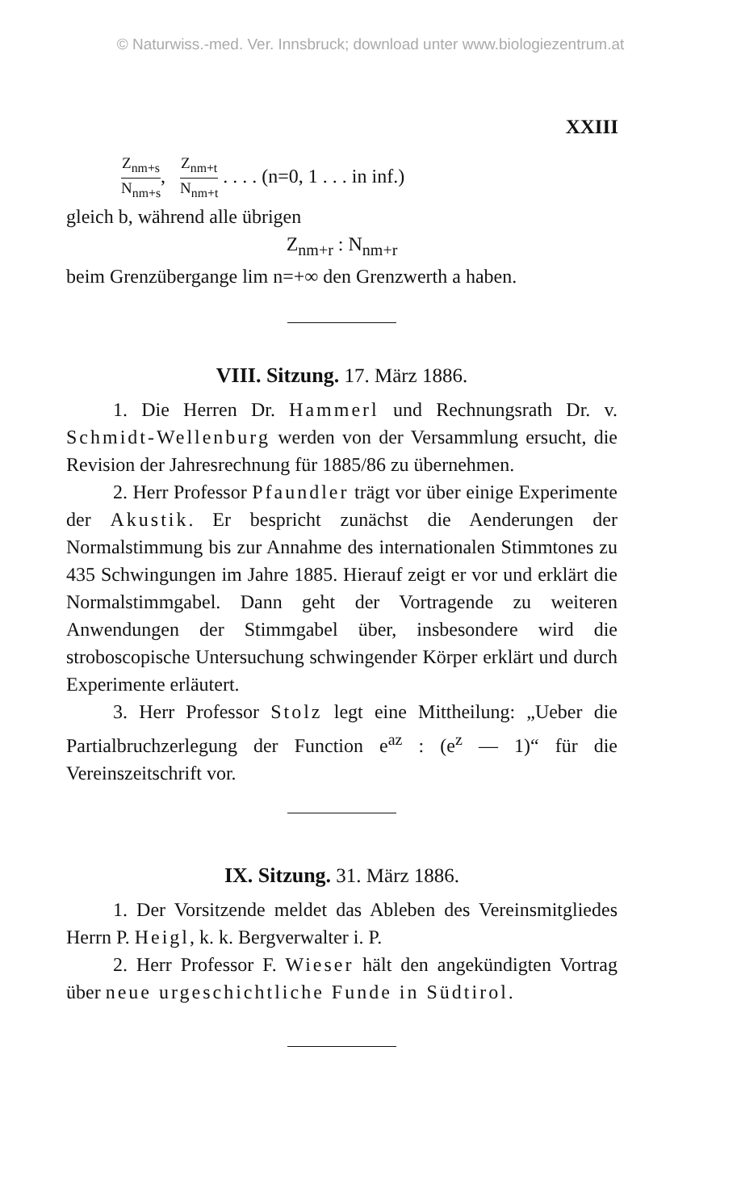© Naturwiss.-med. Ver. Innsbruck; download unter www.biologiezentrum.at
XXIII
Z<sub>nm+s</sub> N<sub>nm+s</sub>, Z<sub>nm+t</sub> N<sub>nm+t</sub> . . . . (n=0, 1 . . . in inf.)
gleich b, während alle übrigen
Z<sub>nm+r</sub> : N<sub>nm+r</sub>
beim Grenzübergange lim n=+∞ den Grenzwerth a haben.
VIII. Sitzung. 17. März 1886.
1. Die Herren Dr. Hammerl und Rechnungsrath Dr. v. Schmidt-Wellenburg werden von der Versammlung ersucht, die Revision der Jahresrechnung für 1885/86 zu übernehmen.
2. Herr Professor Pfaundler trägt vor über einige Experimente der Akustik. Er bespricht zunächst die Aenderungen der Normalstimmung bis zur Annahme des internationalen Stimmtones zu 435 Schwingungen im Jahre 1885. Hierauf zeigt er vor und erklärt die Normalstimmgabel. Dann geht der Vortragende zu weiteren Anwendungen der Stimmgabel über, insbesondere wird die stroboscopische Untersuchung schwingender Körper erklärt und durch Experimente erläutert.
3. Herr Professor Stolz legt eine Mittheilung: „Ueber die Partialbruchzerlegung der Function e<sup>az</sup> : (e<sup>z</sup> — 1)“ für die Vereinszeitschrift vor.
IX. Sitzung. 31. März 1886.
1. Der Vorsitzende meldet das Ableben des Vereinsmitgliedes Herrn P. Heigl, k. k. Bergverwalter i. P.
2. Herr Professor F. Wieser hält den angekündigten Vortrag über neue urgeschichtliche Funde in Südtirol.